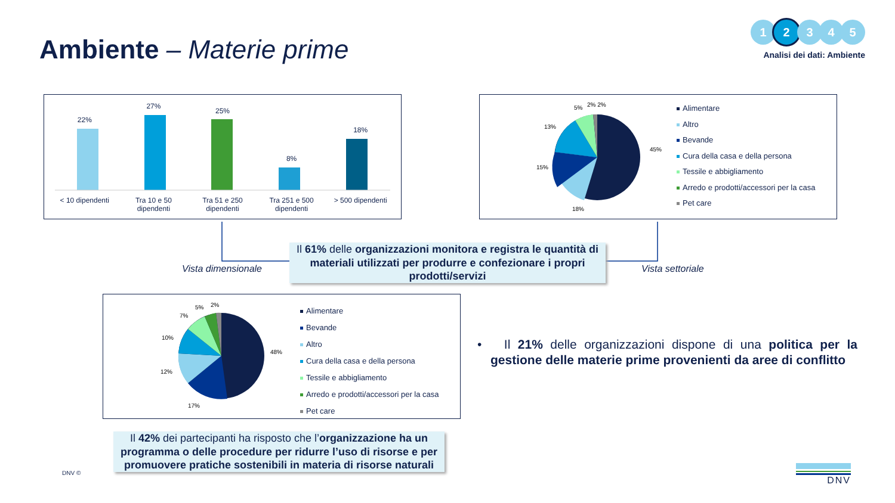Ambiente – Materie prime
1 2 3 4 5
Analisi dei dati: Ambiente
22%
27%
25%
8%
18%
< 10 dipendenti Tra 10 e 50 dipendenti Tra 51 e 250 dipendenti Tra 251 e 500 dipendenti > 500 dipendenti
45%
18%
15%
13%
5%
2% 2%
Alimentare
Altro
Bevande
Cura della casa e della persona
Tessile e abbigliamento
Arredo e prodotti/accessori per la casa
Pet care
Vista dimensionale Vista settoriale
Il 61% delle organizzazioni monitora e registra le quantità di materiali utilizzati per produrre e confezionare i propri prodotti/servizi
48%
17%
12%
10%
7%
5%
2%
Alimentare
Bevande
Altro
Cura della casa e della persona
Tessile e abbigliamento
Arredo e prodotti/accessori per la casa
Pet care
• Il 21% delle organizzazioni dispone di una politica per la gestione delle materie prime provenienti da aree di conflitto
Il 42% dei partecipanti ha risposto che l’organizzazione ha un programma o delle procedure per ridurre l’uso di risorse e per promuovere pratiche sostenibili in materia di risorse naturali
DNV © DNV